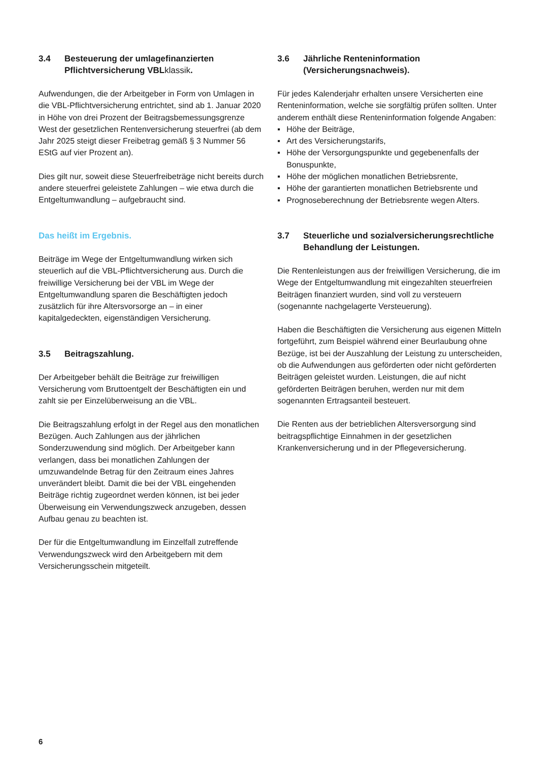3.4 Besteuerung der umlagefinanzierten Pflichtversicherung VBLklassik.
Aufwendungen, die der Arbeitgeber in Form von Umlagen in die VBL-Pflichtversicherung entrichtet, sind ab 1. Januar 2020 in Höhe von drei Prozent der Beitragsbemessungsgrenze West der gesetzlichen Rentenversicherung steuerfrei (ab dem Jahr 2025 steigt dieser Freibetrag gemäß § 3 Nummer 56 EStG auf vier Prozent an).
Dies gilt nur, soweit diese Steuerfreibeträge nicht bereits durch andere steuerfrei geleistete Zahlungen – wie etwa durch die Entgeltumwandlung – aufgebraucht sind.
Das heißt im Ergebnis.
Beiträge im Wege der Entgeltumwandlung wirken sich steuerlich auf die VBL-Pflichtversicherung aus. Durch die freiwillige Versicherung bei der VBL im Wege der Entgeltumwandlung sparen die Beschäftigten jedoch zusätzlich für ihre Altersvorsorge an – in einer kapitalgedeckten, eigenständigen Versicherung.
3.5 Beitragszahlung.
Der Arbeitgeber behält die Beiträge zur freiwilligen Versicherung vom Bruttoentgelt der Beschäftigten ein und zahlt sie per Einzelüberweisung an die VBL.
Die Beitragszahlung erfolgt in der Regel aus den monatlichen Bezügen. Auch Zahlungen aus der jährlichen Sonderzuwendung sind möglich. Der Arbeitgeber kann verlangen, dass bei monatlichen Zahlungen der umzuwandelnde Betrag für den Zeitraum eines Jahres unverändert bleibt. Damit die bei der VBL eingehenden Beiträge richtig zugeordnet werden können, ist bei jeder Überweisung ein Verwendungszweck anzugeben, dessen Aufbau genau zu beachten ist.
Der für die Entgeltumwandlung im Einzelfall zutreffende Verwendungszweck wird den Arbeitgebern mit dem Versicherungsschein mitgeteilt.
3.6 Jährliche Renteninformation (Versicherungsnachweis).
Für jedes Kalenderjahr erhalten unsere Versicherten eine Renteninformation, welche sie sorgfältig prüfen sollten. Unter anderem enthält diese Renteninformation folgende Angaben:
▪ Höhe der Beiträge,
▪ Art des Versicherungstarifs,
▪ Höhe der Versorgungspunkte und gegebenenfalls der Bonuspunkte,
▪ Höhe der möglichen monatlichen Betriebsrente,
▪ Höhe der garantierten monatlichen Betriebsrente und
▪ Prognoseberechnung der Betriebsrente wegen Alters.
3.7 Steuerliche und sozialversicherungsrechtliche Behandlung der Leistungen.
Die Rentenleistungen aus der freiwilligen Versicherung, die im Wege der Entgeltumwandlung mit eingezahlten steuerfreien Beiträgen finanziert wurden, sind voll zu versteuern (sogenannte nachgelagerte Versteuerung).
Haben die Beschäftigten die Versicherung aus eigenen Mitteln fortgeführt, zum Beispiel während einer Beurlaubung ohne Bezüge, ist bei der Auszahlung der Leistung zu unterscheiden, ob die Aufwendungen aus geförderten oder nicht geförderten Beiträgen geleistet wurden. Leistungen, die auf nicht geförderten Beiträgen beruhen, werden nur mit dem sogenannten Ertragsanteil besteuert.
Die Renten aus der betrieblichen Altersversorgung sind beitragspflichtige Einnahmen in der gesetzlichen Krankenversicherung und in der Pflegeversicherung.
6